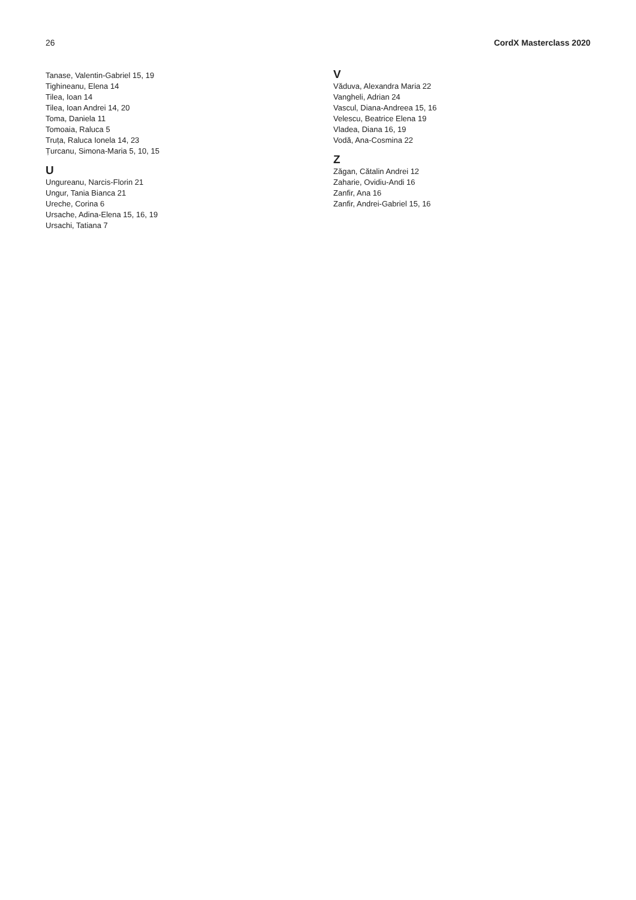26 CordX Masterclass 2020
Tanase, Valentin-Gabriel 15, 19
Tighineanu, Elena 14
Tilea, Ioan 14
Tilea, Ioan Andrei 14, 20
Toma, Daniela 11
Tomoaia, Raluca 5
Truța, Raluca Ionela 14, 23
Țurcanu, Simona-Maria 5, 10, 15
U
Ungureanu, Narcis-Florin 21
Ungur, Tania Bianca 21
Ureche, Corina 6
Ursache, Adina-Elena 15, 16, 19
Ursachi, Tatiana 7
V
Văduva, Alexandra Maria 22
Vangheli, Adrian 24
Vascul, Diana-Andreea 15, 16
Velescu, Beatrice Elena 19
Vladea, Diana 16, 19
Vodă, Ana-Cosmina 22
Z
Zăgan, Cătalin Andrei 12
Zaharie, Ovidiu-Andi 16
Zanfir, Ana 16
Zanfir, Andrei-Gabriel 15, 16